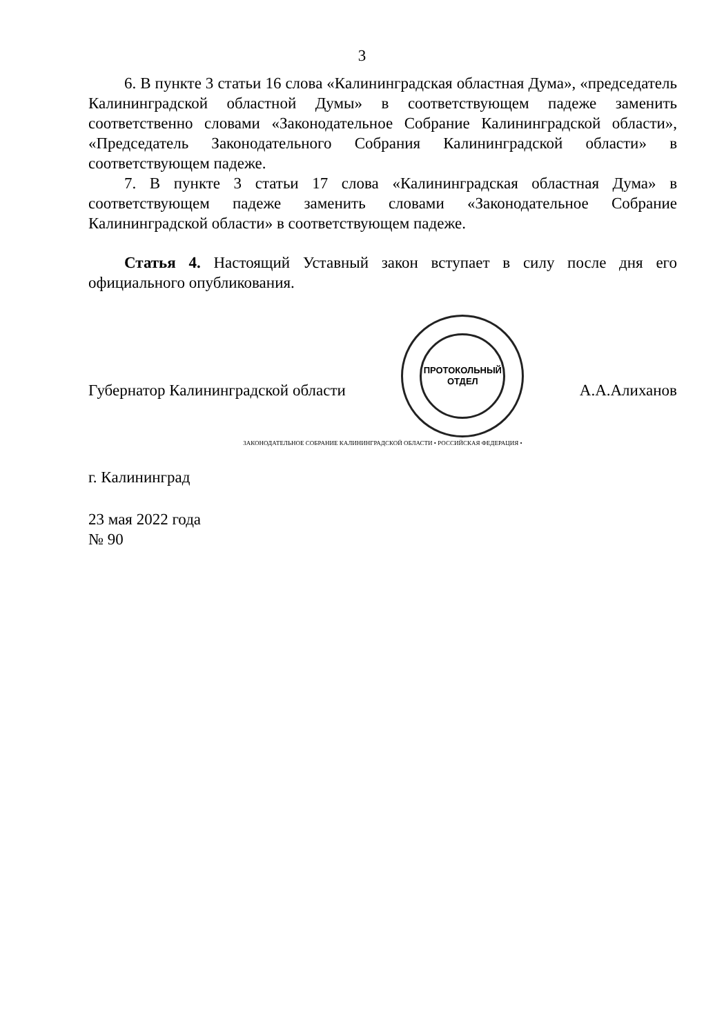3
6. В пункте 3 статьи 16 слова «Калининградская областная Дума», «председатель Калининградской областной Думы» в соответствующем падеже заменить соответственно словами «Законодательное Собрание Калининградской области», «Председатель Законодательного Собрания Калининградской области» в соответствующем падеже.
7. В пункте 3 статьи 17 слова «Калининградская областная Дума» в соответствующем падеже заменить словами «Законодательное Собрание Калининградской области» в соответствующем падеже.
Статья 4. Настоящий Уставный закон вступает в силу после дня его официального опубликования.
Губернатор Калининградской области
ПРОТОКОЛЬНЫЙ
ОТДЕЛ
А.А.Алиханов
ЗАКОНОДАТЕЛЬНОЕ СОБРАНИЕ КАЛИНИНГРАДСКОЙ ОБЛАСТИ • РОССИЙСКАЯ ФЕДЕРАЦИЯ •
г. Калининград
23 мая 2022 года
№ 90